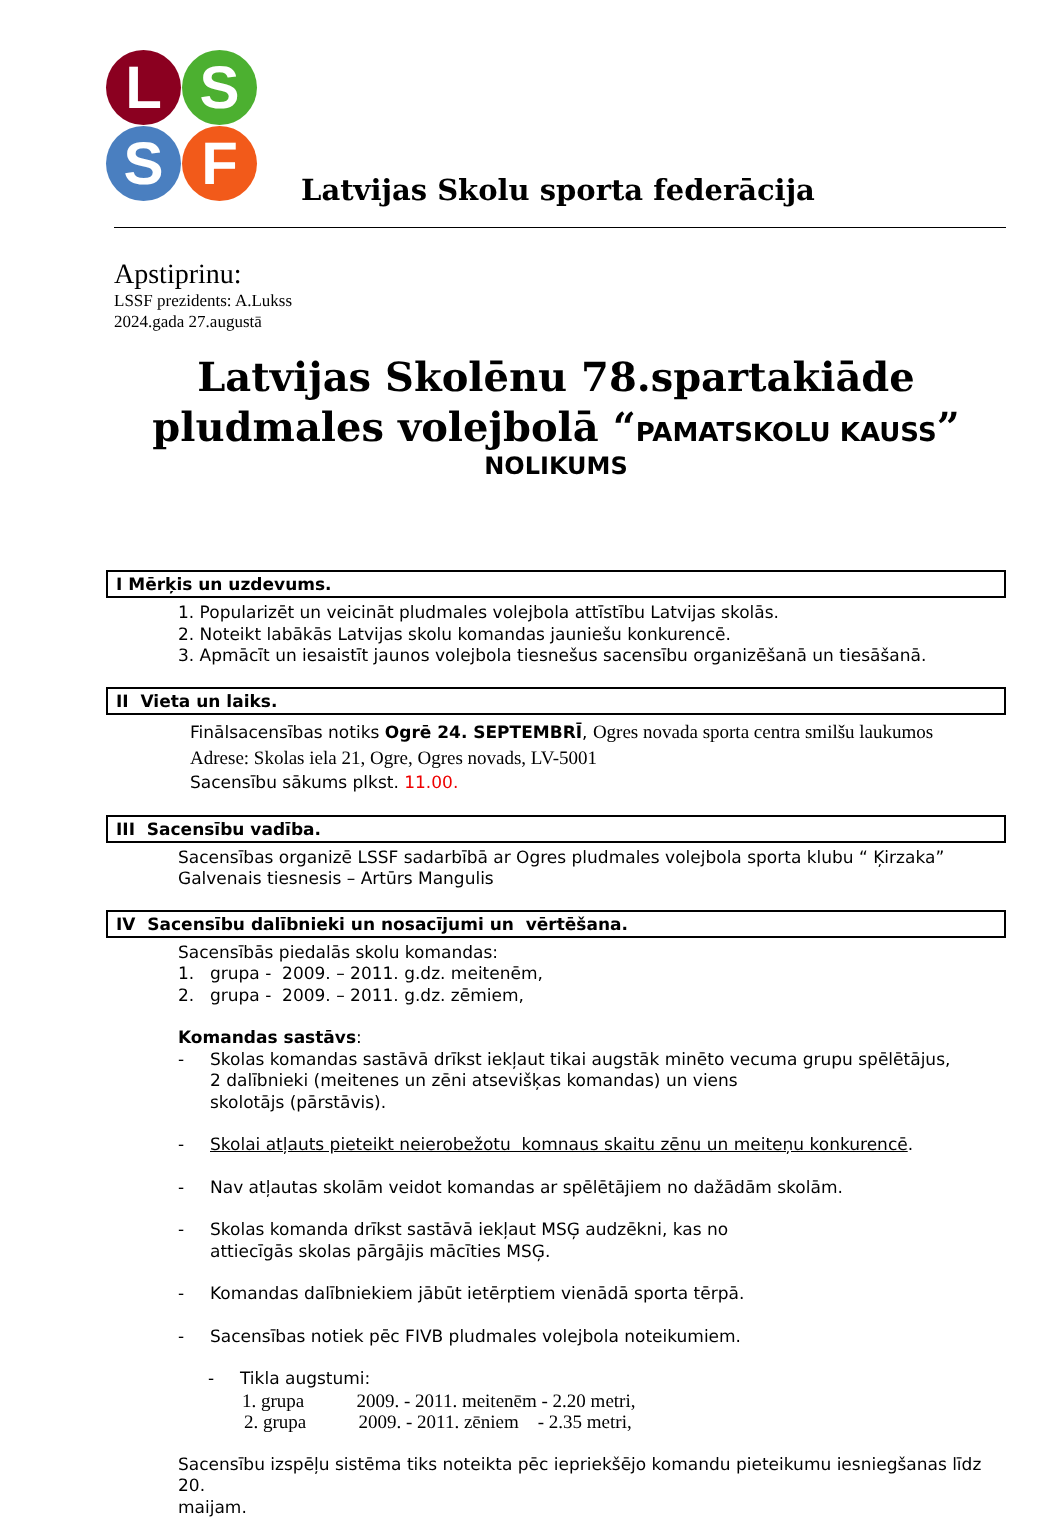L S
S F
Latvijas Skolu sporta federācija
Apstiprinu:
LSSF prezidents: A.Lukss
2024.gada 27.augustā
Latvijas Skolēnu 78.spartakiāde pludmales volejbolā “PAMATSKOLU KAUSS”
NOLIKUMS
I Mērķis un uzdevums.
1. Popularizēt un veicināt pludmales volejbola attīstību Latvijas skolās.
2. Noteikt labākās Latvijas skolu komandas jauniešu konkurencē.
3. Apmācīt un iesaistīt jaunos volejbola tiesnešus sacensību organizēšanā un tiesāšanā.
II Vieta un laiks.
Finālsacensības notiks Ogrē 24. SEPTEMBRĪ, Ogres novada sporta centra smilšu laukumos
Adrese: Skolas iela 21, Ogre, Ogres novads, LV-5001
Sacensību sākums plkst. 11.00.
III Sacensību vadība.
Sacensības organizē LSSF sadarbībā ar Ogres pludmales volejbola sporta klubu “ Ķirzaka”
Galvenais tiesnesis – Artūrs Mangulis
IV Sacensību dalībnieki un nosacījumi un vērtēšana.
Sacensībās piedalās skolu komandas:
1. grupa - 2009. – 2011. g.dz. meitenēm,
2. grupa - 2009. – 2011. g.dz. zēmiem,
Komandas sastāvs:
- Skolas komandas sastāvā drīkst iekļaut tikai augstāk minēto vecuma grupu spēlētājus,
2 dalībnieki (meitenes un zēni atsevišķas komandas) un viens
skolotājs (pārstāvis).
- Skolai atļauts pieteikt neierobežotu komnaus skaitu zēnu un meiteņu konkurencē.
- Nav atļautas skolām veidot komandas ar spēlētājiem no dažādām skolām.
- Skolas komanda drīkst sastāvā iekļaut MSĢ audzēkni, kas no
attiecīgās skolas pārgājis mācīties MSĢ.
- Komandas dalībniekiem jābūt ietērptiem vienādā sporta tērpā.
- Sacensības notiek pēc FIVB pludmales volejbola noteikumiem.
- Tikla augstumi:
1. grupa 2009. - 2011. meitenēm - 2.20 metri,
2. grupa 2009. - 2011. zēniem - 2.35 metri,
Sacensību izspēļu sistēma tiks noteikta pēc iepriekšējo komandu pieteikumu iesniegšanas līdz 20.
maijam.